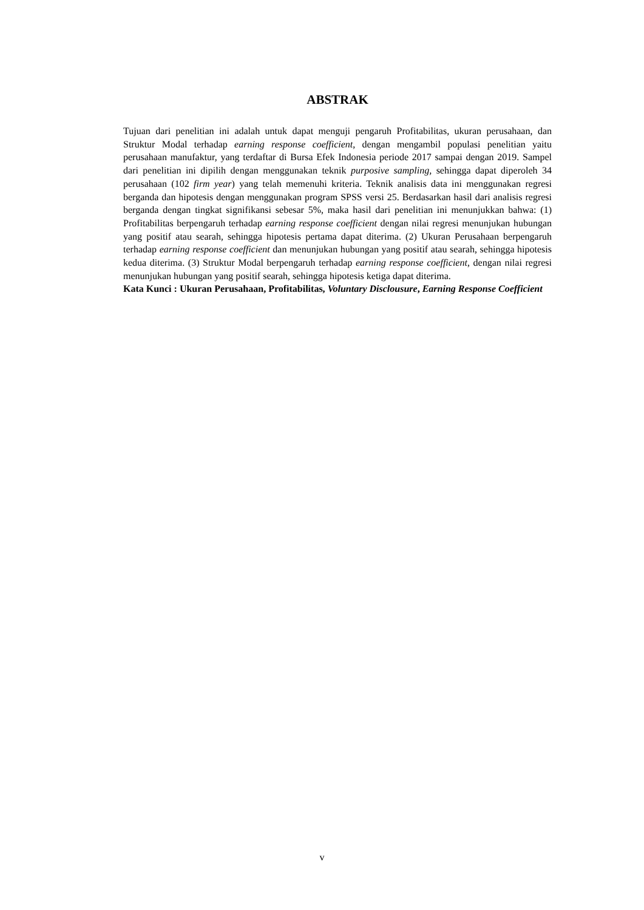ABSTRAK
Tujuan dari penelitian ini adalah untuk dapat menguji pengaruh Profitabilitas, ukuran perusahaan, dan Struktur Modal terhadap earning response coefficient, dengan mengambil populasi penelitian yaitu perusahaan manufaktur, yang terdaftar di Bursa Efek Indonesia periode 2017 sampai dengan 2019. Sampel dari penelitian ini dipilih dengan menggunakan teknik purposive sampling, sehingga dapat diperoleh 34 perusahaan (102 firm year) yang telah memenuhi kriteria. Teknik analisis data ini menggunakan regresi berganda dan hipotesis dengan menggunakan program SPSS versi 25. Berdasarkan hasil dari analisis regresi berganda dengan tingkat signifikansi sebesar 5%, maka hasil dari penelitian ini menunjukkan bahwa: (1) Profitabilitas berpengaruh terhadap earning response coefficient dengan nilai regresi menunjukan hubungan yang positif atau searah, sehingga hipotesis pertama dapat diterima. (2) Ukuran Perusahaan berpengaruh terhadap earning response coefficient dan menunjukan hubungan yang positif atau searah, sehingga hipotesis kedua diterima. (3) Struktur Modal berpengaruh terhadap earning response coefficient, dengan nilai regresi menunjukan hubungan yang positif searah, sehingga hipotesis ketiga dapat diterima.
Kata Kunci : Ukuran Perusahaan, Profitabilitas, Voluntary Disclousure, Earning Response Coefficient
v